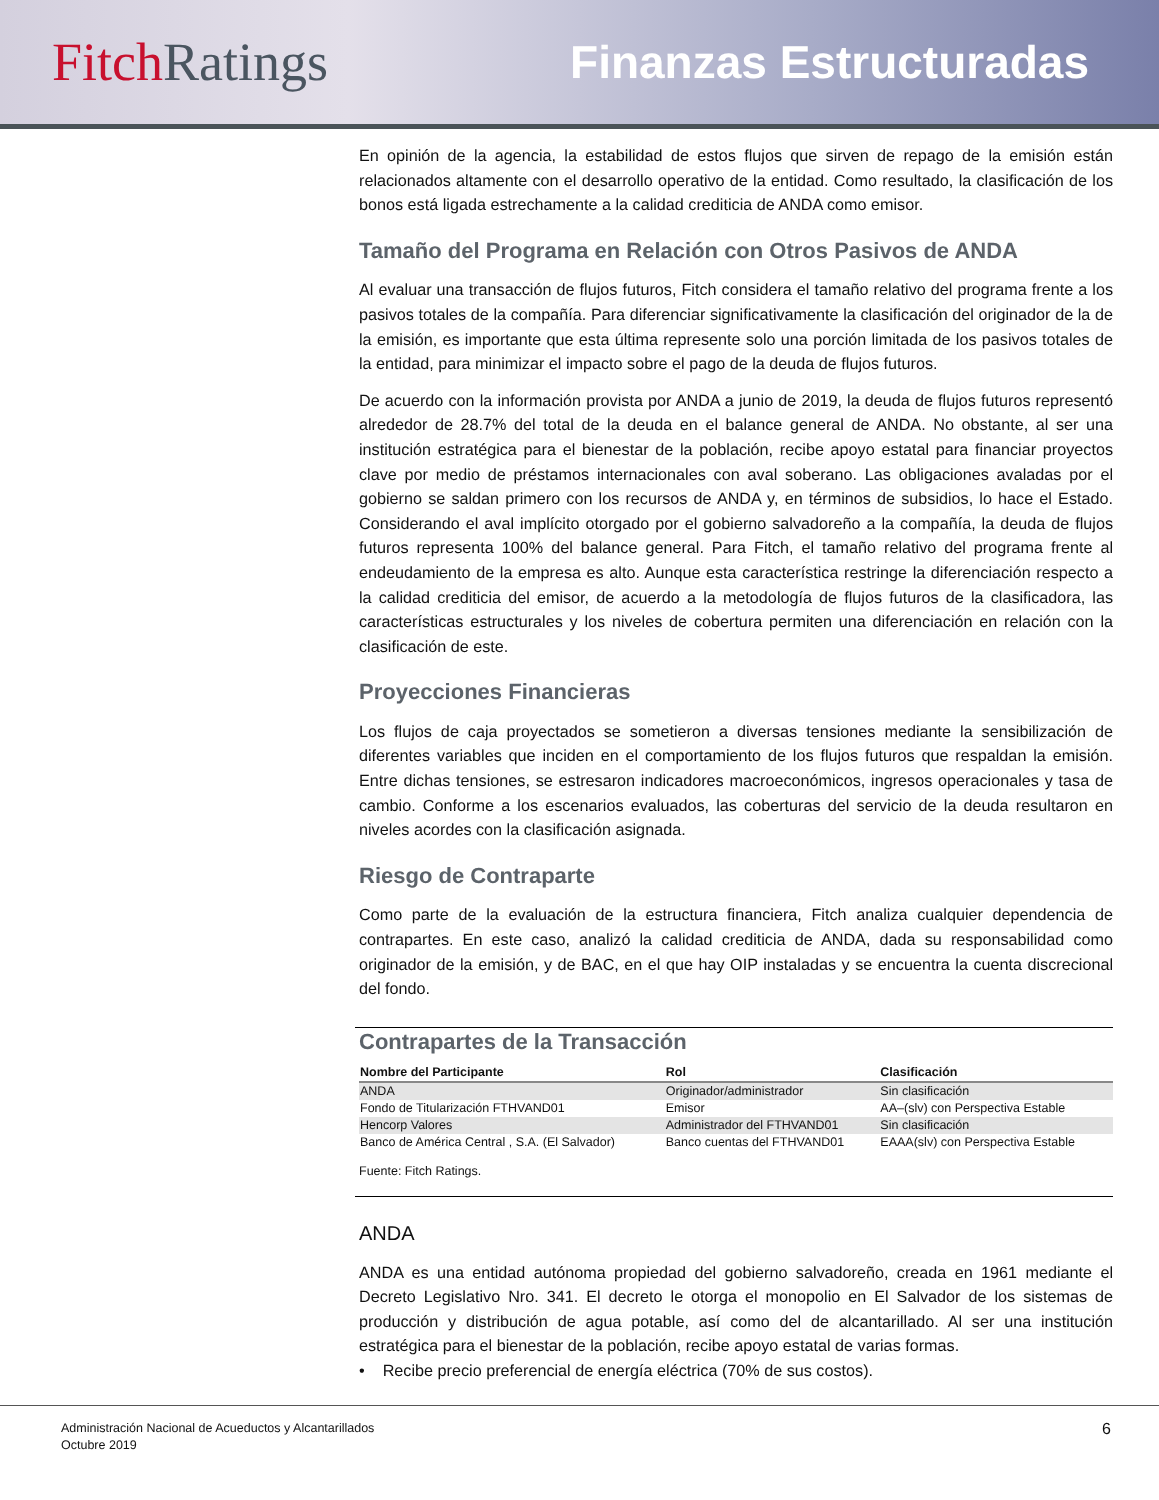Fitch Ratings
Finanzas Estructuradas
En opinión de la agencia, la estabilidad de estos flujos que sirven de repago de la emisión están relacionados altamente con el desarrollo operativo de la entidad. Como resultado, la clasificación de los bonos está ligada estrechamente a la calidad crediticia de ANDA como emisor.
Tamaño del Programa en Relación con Otros Pasivos de ANDA
Al evaluar una transacción de flujos futuros, Fitch considera el tamaño relativo del programa frente a los pasivos totales de la compañía. Para diferenciar significativamente la clasificación del originador de la de la emisión, es importante que esta última represente solo una porción limitada de los pasivos totales de la entidad, para minimizar el impacto sobre el pago de la deuda de flujos futuros.
De acuerdo con la información provista por ANDA a junio de 2019, la deuda de flujos futuros representó alrededor de 28.7% del total de la deuda en el balance general de ANDA. No obstante, al ser una institución estratégica para el bienestar de la población, recibe apoyo estatal para financiar proyectos clave por medio de préstamos internacionales con aval soberano. Las obligaciones avaladas por el gobierno se saldan primero con los recursos de ANDA y, en términos de subsidios, lo hace el Estado. Considerando el aval implícito otorgado por el gobierno salvadoreño a la compañía, la deuda de flujos futuros representa 100% del balance general. Para Fitch, el tamaño relativo del programa frente al endeudamiento de la empresa es alto. Aunque esta característica restringe la diferenciación respecto a la calidad crediticia del emisor, de acuerdo a la metodología de flujos futuros de la clasificadora, las características estructurales y los niveles de cobertura permiten una diferenciación en relación con la clasificación de este.
Proyecciones Financieras
Los flujos de caja proyectados se sometieron a diversas tensiones mediante la sensibilización de diferentes variables que inciden en el comportamiento de los flujos futuros que respaldan la emisión. Entre dichas tensiones, se estresaron indicadores macroeconómicos, ingresos operacionales y tasa de cambio. Conforme a los escenarios evaluados, las coberturas del servicio de la deuda resultaron en niveles acordes con la clasificación asignada.
Riesgo de Contraparte
Como parte de la evaluación de la estructura financiera, Fitch analiza cualquier dependencia de contrapartes. En este caso, analizó la calidad crediticia de ANDA, dada su responsabilidad como originador de la emisión, y de BAC, en el que hay OIP instaladas y se encuentra la cuenta discrecional del fondo.
Contrapartes de la Transacción
| Nombre del Participante | Rol | Clasificación |
| --- | --- | --- |
| ANDA | Originador/administrador | Sin clasificación |
| Fondo de Titularización FTHVAND01 | Emisor | AA–(slv) con Perspectiva Estable |
| Hencorp Valores | Administrador del FTHVAND01 | Sin clasificación |
| Banco de América Central , S.A. (El Salvador) | Banco cuentas del FTHVAND01 | EAAA(slv) con Perspectiva Estable |
Fuente: Fitch Ratings.
ANDA
ANDA es una entidad autónoma propiedad del gobierno salvadoreño, creada en 1961 mediante el Decreto Legislativo Nro. 341. El decreto le otorga el monopolio en El Salvador de los sistemas de producción y distribución de agua potable, así como del de alcantarillado. Al ser una institución estratégica para el bienestar de la población, recibe apoyo estatal de varias formas.
• Recibe precio preferencial de energía eléctrica (70% de sus costos).
Administración Nacional de Acueductos y Alcantarillados
Octubre 2019
6